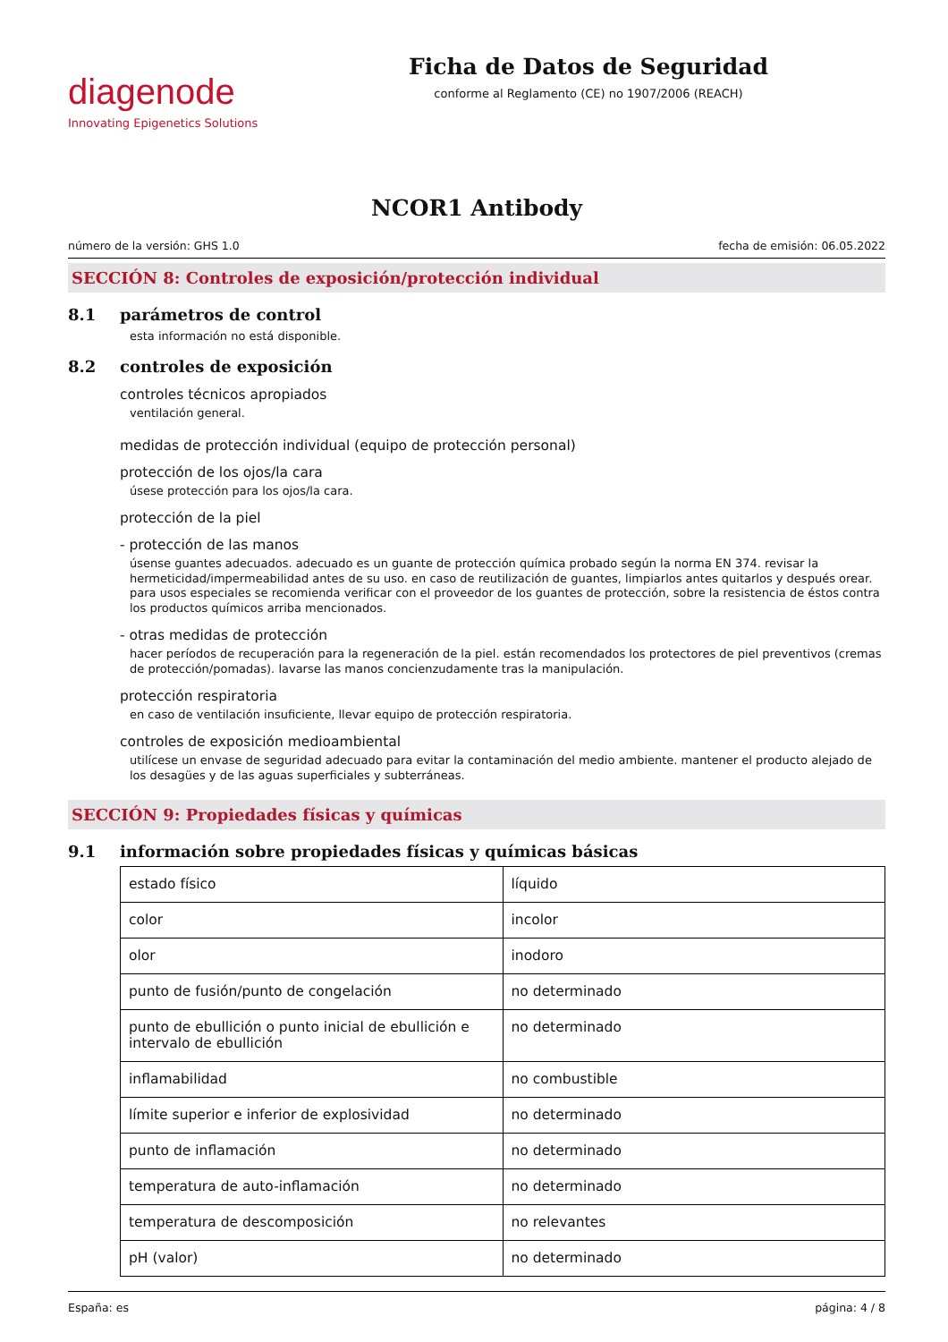diagenode
Innovating Epigenetics Solutions
Ficha de Datos de Seguridad
conforme al Reglamento (CE) no 1907/2006 (REACH)
NCOR1 Antibody
número de la versión: GHS 1.0 fecha de emisión: 06.05.2022
SECCIÓN 8: Controles de exposición/protección individual
8.1 parámetros de control
esta información no está disponible.
8.2 controles de exposición
controles técnicos apropiados
ventilación general.
medidas de protección individual (equipo de protección personal)
protección de los ojos/la cara
úsese protección para los ojos/la cara.
protección de la piel
- protección de las manos
úsense guantes adecuados. adecuado es un guante de protección química probado según la norma EN 374. revisar la hermeticidad/impermeabilidad antes de su uso. en caso de reutilización de guantes, limpiarlos antes quitarlos y después orear. para usos especiales se recomienda verificar con el proveedor de los guantes de protección, sobre la resistencia de éstos contra los productos químicos arriba mencionados.
- otras medidas de protección
hacer períodos de recuperación para la regeneración de la piel. están recomendados los protectores de piel preventivos (cremas de protección/pomadas). lavarse las manos concienzudamente tras la manipulación.
protección respiratoria
en caso de ventilación insuficiente, llevar equipo de protección respiratoria.
controles de exposición medioambiental
utilícese un envase de seguridad adecuado para evitar la contaminación del medio ambiente. mantener el producto alejado de los desagües y de las aguas superficiales y subterráneas.
SECCIÓN 9: Propiedades físicas y químicas
9.1 información sobre propiedades físicas y químicas básicas
| estado físico | líquido |
| color | incolor |
| olor | inodoro |
| punto de fusión/punto de congelación | no determinado |
| punto de ebullición o punto inicial de ebullición e intervalo de ebullición | no determinado |
| inflamabilidad | no combustible |
| límite superior e inferior de explosividad | no determinado |
| punto de inflamación | no determinado |
| temperatura de auto-inflamación | no determinado |
| temperatura de descomposición | no relevantes |
| pH (valor) | no determinado |
España: es página: 4 / 8